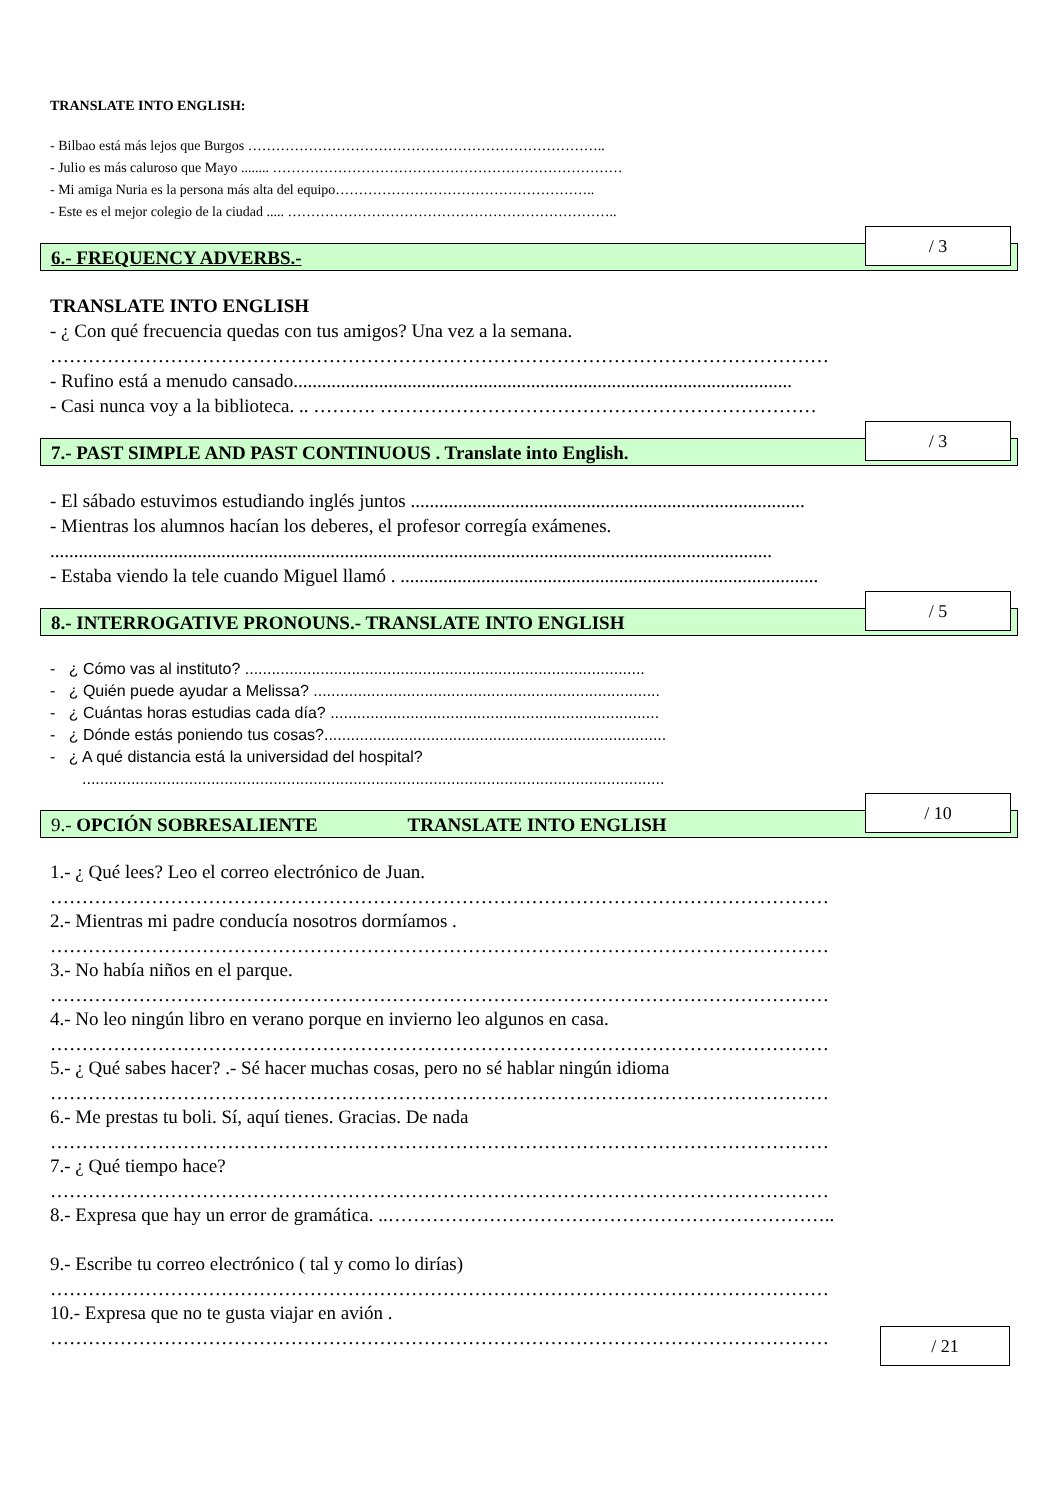TRANSLATE INTO ENGLISH:
- Bilbao está más lejos que Burgos …………………………………………………………………..
- Julio es más caluroso que Mayo ........ …………………………………………………………………
- Mi amiga Nuria es la persona más alta del equipo………………………………………………..
- Este es el mejor colegio de la ciudad ..... ……………………………………………………………..
6.- FREQUENCY ADVERBS.-
/ 3
TRANSLATE INTO ENGLISH
- ¿ Con qué frecuencia quedas con tus amigos? Una vez a la semana.
……………………………………………………………………………………………………………
- Rufino está a menudo cansado.........................................................................................................
- Casi nunca voy a la biblioteca. .. ………. ……………………………………………………………
7.- PAST SIMPLE AND PAST CONTINUOUS . Translate into English.
/ 3
- El sábado estuvimos estudiando inglés juntos ...................................................................................
- Mientras los alumnos hacían los deberes, el profesor corregía exámenes.
........................................................................................................................................................
- Estaba viendo la tele cuando Miguel llamó . ........................................................................................
8.- INTERROGATIVE PRONOUNS.- TRANSLATE INTO ENGLISH
/ 5
- ¿ Cómo vas al instituto? ..........................................................................................
- ¿ Quién puede ayudar a Melissa? ..............................................................................
- ¿ Cuántas horas estudias cada día? ..........................................................................
- ¿ Dónde estás poniendo tus cosas?.............................................................................
- ¿ A qué distancia está la universidad del hospital?
...................................................................................................................................
9.- OPCIÓN SOBRESALIENTE TRANSLATE INTO ENGLISH
/ 10
1.- ¿ Qué lees? Leo el correo electrónico de Juan.
……………………………………………………………………………………………………………
2.- Mientras mi padre conducía nosotros dormíamos .
……………………………………………………………………………………………………………
3.- No había niños en el parque.
……………………………………………………………………………………………………………
4.- No leo ningún libro en verano porque en invierno leo algunos en casa.
……………………………………………………………………………………………………………
5.- ¿ Qué sabes hacer? .- Sé hacer muchas cosas, pero no sé hablar ningún idioma
……………………………………………………………………………………………………………
6.- Me prestas tu boli. Sí, aquí tienes. Gracias. De nada
……………………………………………………………………………………………………………
7.- ¿ Qué tiempo hace?
……………………………………………………………………………………………………………
8.- Expresa que hay un error de gramática. ..……………………………………………………………..
9.- Escribe tu correo electrónico ( tal y como lo dirías)
……………………………………………………………………………………………………………
10.- Expresa que no te gusta viajar en avión .
……………………………………………………………………………………………………………
/ 21